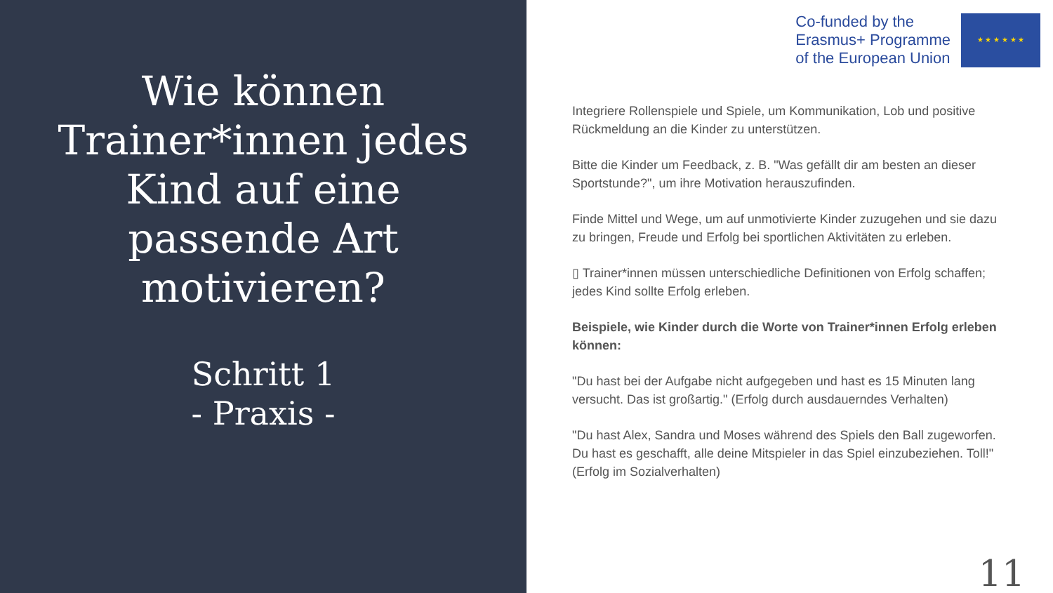Wie können Trainer*innen jedes Kind auf eine passende Art motivieren?
Schritt 1
- Praxis -
Co-funded by the
Erasmus+ Programme
of the European Union
★ ★ ★ ★ ★ ★
Integriere Rollenspiele und Spiele, um Kommunikation, Lob und positive Rückmeldung an die Kinder zu unterstützen.
Bitte die Kinder um Feedback, z. B. "Was gefällt dir am besten an dieser Sportstunde?", um ihre Motivation herauszufinden.
Finde Mittel und Wege, um auf unmotivierte Kinder zuzugehen und sie dazu zu bringen, Freude und Erfolg bei sportlichen Aktivitäten zu erleben.
▯ Trainer*innen müssen unterschiedliche Definitionen von Erfolg schaffen; jedes Kind sollte Erfolg erleben.
Beispiele, wie Kinder durch die Worte von Trainer*innen Erfolg erleben können:
"Du hast bei der Aufgabe nicht aufgegeben und hast es 15 Minuten lang versucht. Das ist großartig." (Erfolg durch ausdauerndes Verhalten)
"Du hast Alex, Sandra und Moses während des Spiels den Ball zugeworfen. Du hast es geschafft, alle deine Mitspieler in das Spiel einzubeziehen. Toll!" (Erfolg im Sozialverhalten)
11